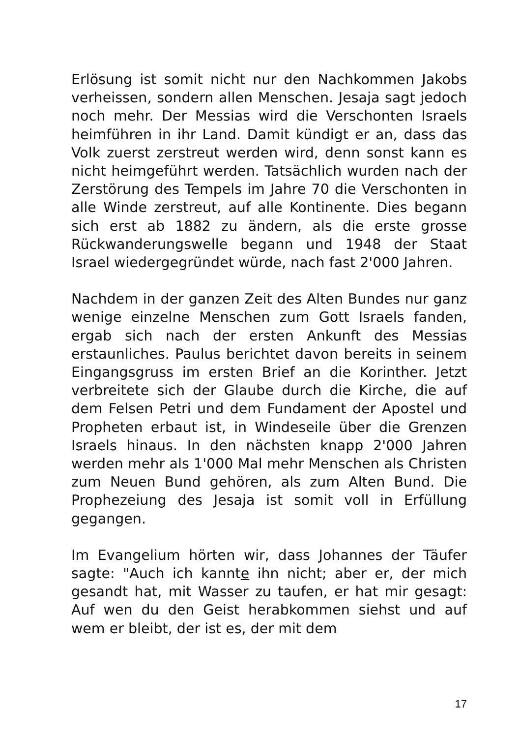Erlösung ist somit nicht nur den Nachkommen Jakobs verheissen, sondern allen Menschen. Jesaja sagt jedoch noch mehr. Der Messias wird die Verschonten Israels heimführen in ihr Land. Damit kündigt er an, dass das Volk zuerst zerstreut werden wird, denn sonst kann es nicht heimgeführt werden. Tatsächlich wurden nach der Zerstörung des Tempels im Jahre 70 die Verschonten in alle Winde zerstreut, auf alle Kontinente. Dies begann sich erst ab 1882 zu ändern, als die erste grosse Rückwanderungswelle begann und 1948 der Staat Israel wiedergegründet würde, nach fast 2'000 Jahren.
Nachdem in der ganzen Zeit des Alten Bundes nur ganz wenige einzelne Menschen zum Gott Israels fanden, ergab sich nach der ersten Ankunft des Messias erstaunliches. Paulus berichtet davon bereits in seinem Eingangsgruss im ersten Brief an die Korinther. Jetzt verbreitete sich der Glaube durch die Kirche, die auf dem Felsen Petri und dem Fundament der Apostel und Propheten erbaut ist, in Windeseile über die Grenzen Israels hinaus. In den nächsten knapp 2'000 Jahren werden mehr als 1'000 Mal mehr Menschen als Christen zum Neuen Bund gehören, als zum Alten Bund. Die Prophezeiung des Jesaja ist somit voll in Erfüllung gegangen.
Im Evangelium hörten wir, dass Johannes der Täufer sagte: "Auch ich kannte ihn nicht; aber er, der mich gesandt hat, mit Wasser zu taufen, er hat mir gesagt: Auf wen du den Geist herabkommen siehst und auf wem er bleibt, der ist es, der mit dem
17